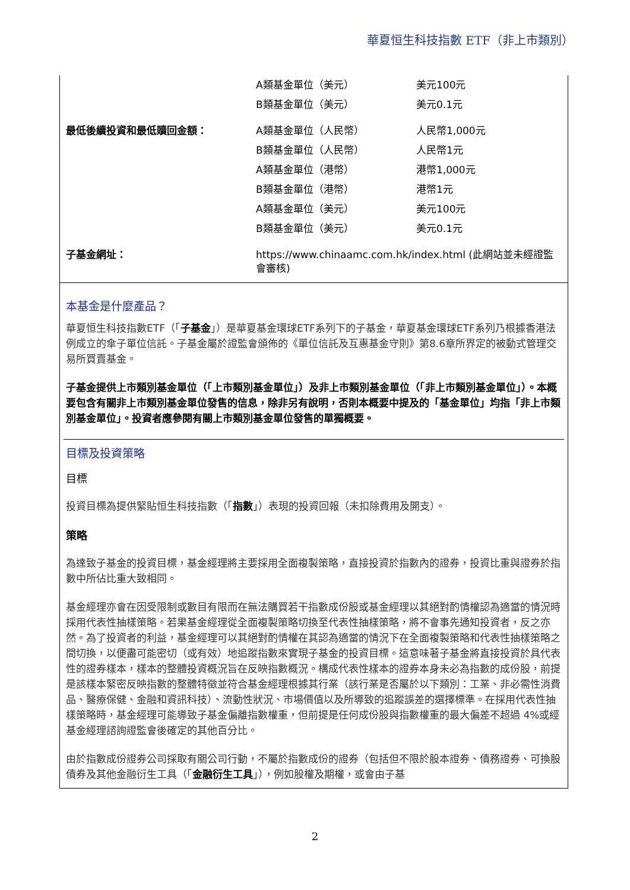華夏恒生科技指數 ETF（非上市類別）
| | A類基金單位（美元） | 美元100元 |
| | B類基金單位（美元） | 美元0.1元 |
| 最低後續投資和最低贖回金額： | A類基金單位（人民幣） | 人民幣1,000元 |
| | B類基金單位（人民幣） | 人民幣1元 |
| | A類基金單位（港幣） | 港幣1,000元 |
| | B類基金單位（港幣） | 港幣1元 |
| | A類基金單位（美元） | 美元100元 |
| | B類基金單位（美元） | 美元0.1元 |
| 子基金網址： | https://www.chinaamc.com.hk/index.html (此網站並未經證監會審核) | |
本基金是什麼產品？
華夏恒生科技指數ETF（「子基金」）是華夏基金環球ETF系列下的子基金，華夏基金環球ETF系列乃根據香港法例成立的傘子單位信託。子基金屬於證監會頒佈的《單位信託及互惠基金守則》第8.6章所界定的被動式管理交易所買賣基金。
子基金提供上市類別基金單位（「上市類別基金單位」）及非上市類別基金單位（「非上市類別基金單位」）。本概要包含有關非上市類別基金單位發售的信息，除非另有說明，否則本概要中提及的「基金單位」均指「非上市類別基金單位」。投資者應參閱有關上市類別基金單位發售的單獨概要。
目標及投資策略
目標
投資目標為提供緊貼恒生科技指數（「指數」）表現的投資回報（未扣除費用及開支）。
策略
為達致子基金的投資目標，基金經理將主要採用全面複製策略，直接投資於指數內的證券，投資比重與證券於指數中所佔比重大致相同。
基金經理亦會在因受限制或數目有限而在無法購買若干指數成份股或基金經理以其絕對酌情權認為適當的情況時採用代表性抽樣策略。若果基金經理從全面複製策略切換至代表性抽樣策略，將不會事先通知投資者，反之亦然。為了投資者的利益，基金經理可以其絕對酌情權在其認為適當的情況下在全面複製策略和代表性抽樣策略之間切換，以便盡可能密切（或有效）地追蹤指數來實現子基金的投資目標。這意味著子基金將直接投資於具代表性的證券樣本，樣本的整體投資概況旨在反映指數概況。構成代表性樣本的證券本身未必為指數的成份股，前提是該樣本緊密反映指數的整體特徵並符合基金經理根據其行業（該行業是否屬於以下類別：工業、非必需性消費品、醫療保健、金融和資訊科技）、流動性狀況、市場價值以及所導致的追蹤誤差的選擇標準。在採用代表性抽樣策略時，基金經理可能導致子基金偏離指數權重，但前提是任何成份股與指數權重的最大偏差不超過 4%或經基金經理諮詢證監會後確定的其他百分比。
由於指數成份證券公司採取有關公司行動，不屬於指數成份的證券（包括但不限於股本證券、債務證券、可換股債券及其他金融衍生工具（「金融衍生工具」），例如股權及期權，或會由子基
2